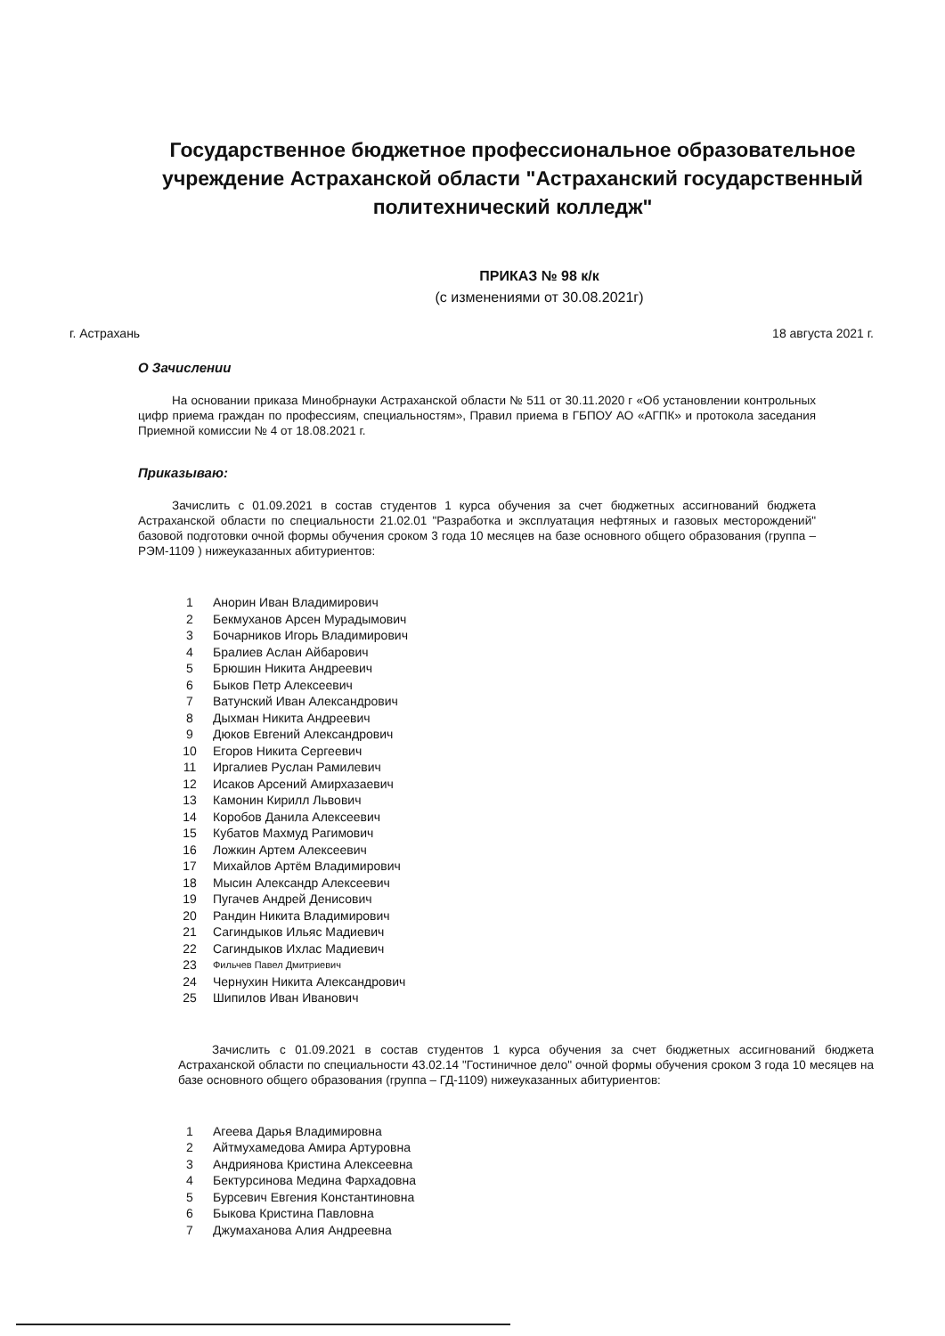Государственное бюджетное профессиональное образовательное учреждение Астраханской области "Астраханский государственный политехнический колледж"
ПРИКАЗ № 98 к/к
(с изменениями от 30.08.2021г)
г. Астрахань 18 августа 2021 г.
О Зачислении
На основании приказа Минобрнауки Астраханской области № 511 от 30.11.2020 г «Об установлении контрольных цифр приема граждан по профессиям, специальностям», Правил приема в ГБПОУ АО «АГПК» и протокола заседания Приемной комиссии № 4 от 18.08.2021 г.
Приказываю:
Зачислить с 01.09.2021 в состав студентов 1 курса обучения за счет бюджетных ассигнований бюджета Астраханской области по специальности 21.02.01 "Разработка и эксплуатация нефтяных и газовых месторождений" базовой подготовки очной формы обучения сроком 3 года 10 месяцев на базе основного общего образования (группа – РЭМ-1109 ) нижеуказанных абитуриентов:
| 1 | Анорин Иван Владимирович |
| 2 | Бекмуханов Арсен Мурадымович |
| 3 | Бочарников Игорь Владимирович |
| 4 | Бралиев Аслан Айбарович |
| 5 | Брюшин Никита Андреевич |
| 6 | Быков Петр Алексеевич |
| 7 | Ватунский Иван Александрович |
| 8 | Дыхман Никита Андреевич |
| 9 | Дюков Евгений Александрович |
| 10 | Егоров Никита Сергеевич |
| 11 | Иргалиев Руслан Рамилевич |
| 12 | Исаков Арсений Амирхазаевич |
| 13 | Камонин Кирилл Львович |
| 14 | Коробов Данила Алексеевич |
| 15 | Кубатов Махмуд Рагимович |
| 16 | Ложкин Артем Алексеевич |
| 17 | Михайлов Артём Владимирович |
| 18 | Мысин Александр Алексеевич |
| 19 | Пугачев Андрей Денисович |
| 20 | Рандин Никита Владимирович |
| 21 | Сагиндыков Ильяс Мадиевич |
| 22 | Сагиндыков Ихлас Мадиевич |
| 23 | Фильчев Павел Дмитриевич |
| 24 | Чернухин Никита Александрович |
| 25 | Шипилов Иван Иванович |
Зачислить с 01.09.2021 в состав студентов 1 курса обучения за счет бюджетных ассигнований бюджета Астраханской области по специальности 43.02.14 "Гостиничное дело" очной формы обучения сроком 3 года 10 месяцев на базе основного общего образования (группа – ГД-1109) нижеуказанных абитуриентов:
| 1 | Агеева Дарья Владимировна |
| 2 | Айтмухамедова Амира Артуровна |
| 3 | Андриянова Кристина Алексеевна |
| 4 | Бектурсинова Медина Фархадовна |
| 5 | Бурсевич Евгения Константиновна |
| 6 | Быкова Кристина Павловна |
| 7 | Джумаханова Алия Андреевна |